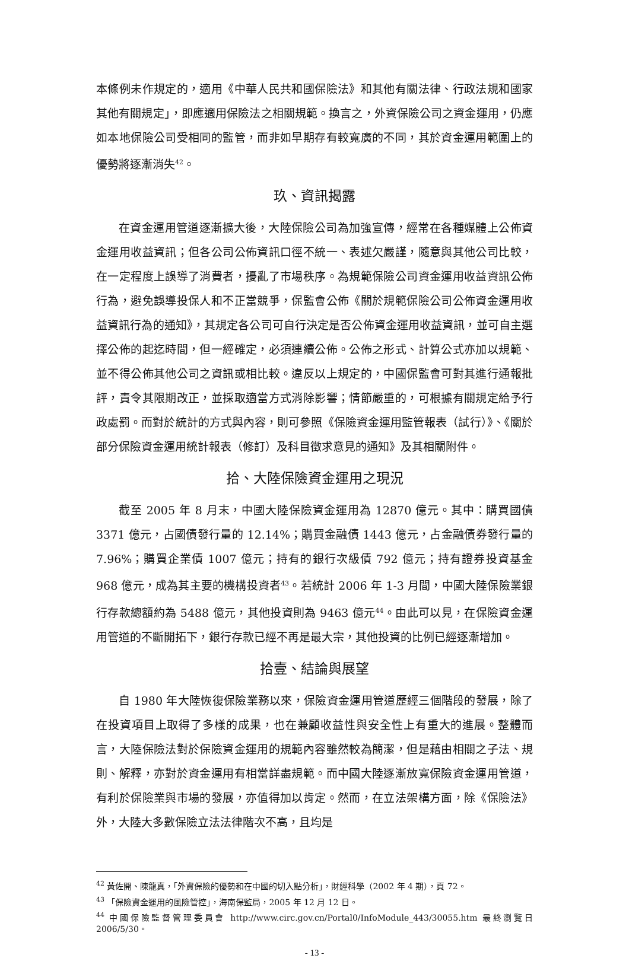本條例未作規定的，適用《中華人民共和國保險法》和其他有關法律、行政法規和國家其他有關規定」，即應適用保險法之相關規範。換言之，外資保險公司之資金運用，仍應如本地保險公司受相同的監管，而非如早期存有較寬廣的不同，其於資金運用範圍上的優勢將逐漸消失<sup>42</sup>。
玖、資訊揭露
在資金運用管道逐漸擴大後，大陸保險公司為加強宣傳，經常在各種媒體上公佈資金運用收益資訊；但各公司公佈資訊口徑不統一、表述欠嚴謹，隨意與其他公司比較，在一定程度上誤導了消費者，擾亂了市場秩序。為規範保險公司資金運用收益資訊公佈行為，避免誤導投保人和不正當競爭，保監會公佈《關於規範保險公司公佈資金運用收益資訊行為的通知》，其規定各公司可自行決定是否公佈資金運用收益資訊，並可自主選擇公佈的起迄時間，但一經確定，必須連續公佈。公佈之形式、計算公式亦加以規範、並不得公佈其他公司之資訊或相比較。違反以上規定的，中國保監會可對其進行通報批評，責令其限期改正，並採取適當方式消除影響；情節嚴重的，可根據有關規定給予行政處罰。而對於統計的方式與內容，則可參照《保險資金運用監管報表（試行）》、《關於部分保險資金運用統計報表（修訂）及科目徵求意見的通知》及其相關附件。
拾、大陸保險資金運用之現況
截至 2005 年 8 月末，中國大陸保險資金運用為 12870 億元。其中：購買國債 3371 億元，占國債發行量的 12.14%；購買金融債 1443 億元，占金融債券發行量的 7.96%；購買企業債 1007 億元；持有的銀行次級債 792 億元；持有證券投資基金 968 億元，成為其主要的機構投資者<sup>43</sup>。若統計 2006 年 1-3 月間，中國大陸保險業銀行存款總額約為 5488 億元，其他投資則為 9463 億元<sup>44</sup>。由此可以見，在保險資金運用管道的不斷開拓下，銀行存款已經不再是最大宗，其他投資的比例已經逐漸增加。
拾壹、結論與展望
自 1980 年大陸恢復保險業務以來，保險資金運用管道歷經三個階段的發展，除了在投資項目上取得了多樣的成果，也在兼顧收益性與安全性上有重大的進展。整體而言，大陸保險法對於保險資金運用的規範內容雖然較為簡潔，但是藉由相關之子法、規則、解釋，亦對於資金運用有相當詳盡規範。而中國大陸逐漸放寬保險資金運用管道，有利於保險業與市場的發展，亦值得加以肯定。然而，在立法架構方面，除《保險法》外，大陸大多數保險立法法律階次不高，且均是
<sup>42</sup> 黃佐開、陳龍真，「外資保險的優勢和在中國的切入點分析」，財經科學（2002 年 4 期），頁 72。
<sup>43</sup> 「保險資金運用的風險管控」，海南保監局，2005 年 12 月 12 日。
<sup>44</sup> 中國保險監督管理委員會 http://www.circ.gov.cn/Portal0/InfoModule_443/30055.htm 最終瀏覽日 2006/5/30。
- 13 -